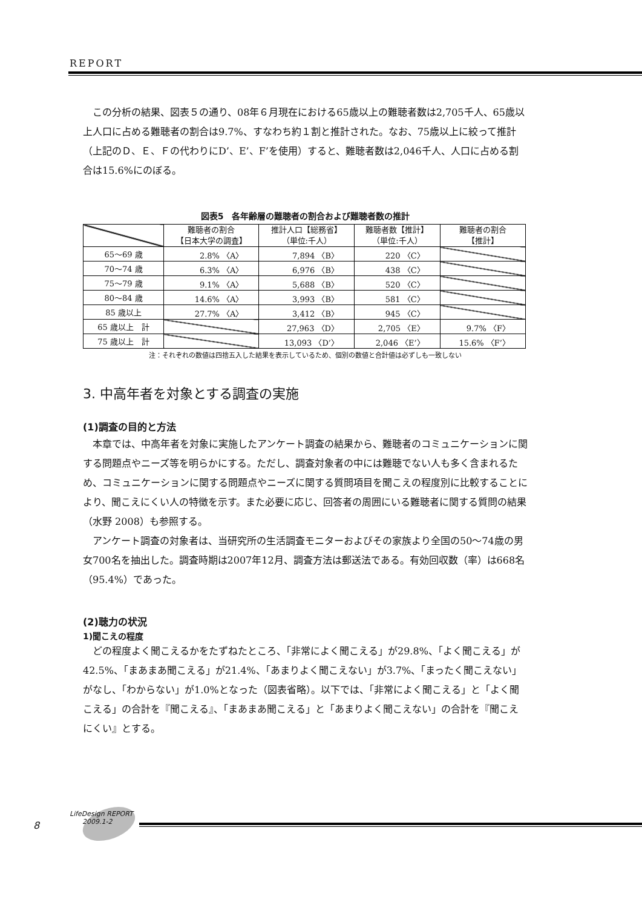REPORT
この分析の結果、図表５の通り、08年６月現在における65歳以上の難聴者数は2,705千人、65歳以上人口に占める難聴者の割合は9.7%、すなわち約１割と推計された。なお、75歳以上に絞って推計（上記のＤ、Ｅ、Ｆの代わりにD’、E’、F’を使用）すると、難聴者数は2,046千人、人口に占める割合は15.6%にのぼる。
図表5　各年齢層の難聴者の割合および難聴者数の推計
| | 難聴者の割合 【日本大学の調査】 | 推計人口【総務省】 （単位:千人） | 難聴者数【推計】 （単位:千人） | 難聴者の割合 【推計】 |
| --- | --- | --- | --- | --- |
| 65～69 歳 | 2.8% 〈A〉 | 7,894 〈B〉 | 220 〈C〉 | |
| 70～74 歳 | 6.3% 〈A〉 | 6,976 〈B〉 | 438 〈C〉 | |
| 75～79 歳 | 9.1% 〈A〉 | 5,688 〈B〉 | 520 〈C〉 | |
| 80～84 歳 | 14.6% 〈A〉 | 3,993 〈B〉 | 581 〈C〉 | |
| 85 歳以上 | 27.7% 〈A〉 | 3,412 〈B〉 | 945 〈C〉 | |
| 65 歳以上 計 | | 27,963 〈D〉 | 2,705 〈E〉 | 9.7% 〈F〉 |
| 75 歳以上 計 | | 13,093 〈D’〉 | 2,046 〈E’〉 | 15.6% 〈F’〉 |
注：それぞれの数値は四捨五入した結果を表示しているため、個別の数値と合計値は必ずしも一致しない
3. 中高年者を対象とする調査の実施
(1)調査の目的と方法
本章では、中高年者を対象に実施したアンケート調査の結果から、難聴者のコミュニケーションに関する問題点やニーズ等を明らかにする。ただし、調査対象者の中には難聴でない人も多く含まれるため、コミュニケーションに関する問題点やニーズに関する質問項目を聞こえの程度別に比較することにより、聞こえにくい人の特徴を示す。また必要に応じ、回答者の周囲にいる難聴者に関する質問の結果（水野 2008）も参照する。
アンケート調査の対象者は、当研究所の生活調査モニターおよびその家族より全国の50～74歳の男女700名を抽出した。調査時期は2007年12月、調査方法は郵送法である。有効回収数（率）は668名（95.4%）であった。
(2)聴力の状況
1)聞こえの程度
どの程度よく聞こえるかをたずねたところ、「非常によく聞こえる」が29.8%、「よく聞こえる」が42.5%、「まあまあ聞こえる」が21.4%、「あまりよく聞こえない」が3.7%、「まったく聞こえない」がなし、「わからない」が1.0%となった（図表省略）。以下では、「非常によく聞こえる」と「よく聞こえる」の合計を『聞こえる』、「まあまあ聞こえる」と「あまりよく聞こえない」の合計を『聞こえにくい』とする。
8
LifeDesign REPORT
2009.1-2